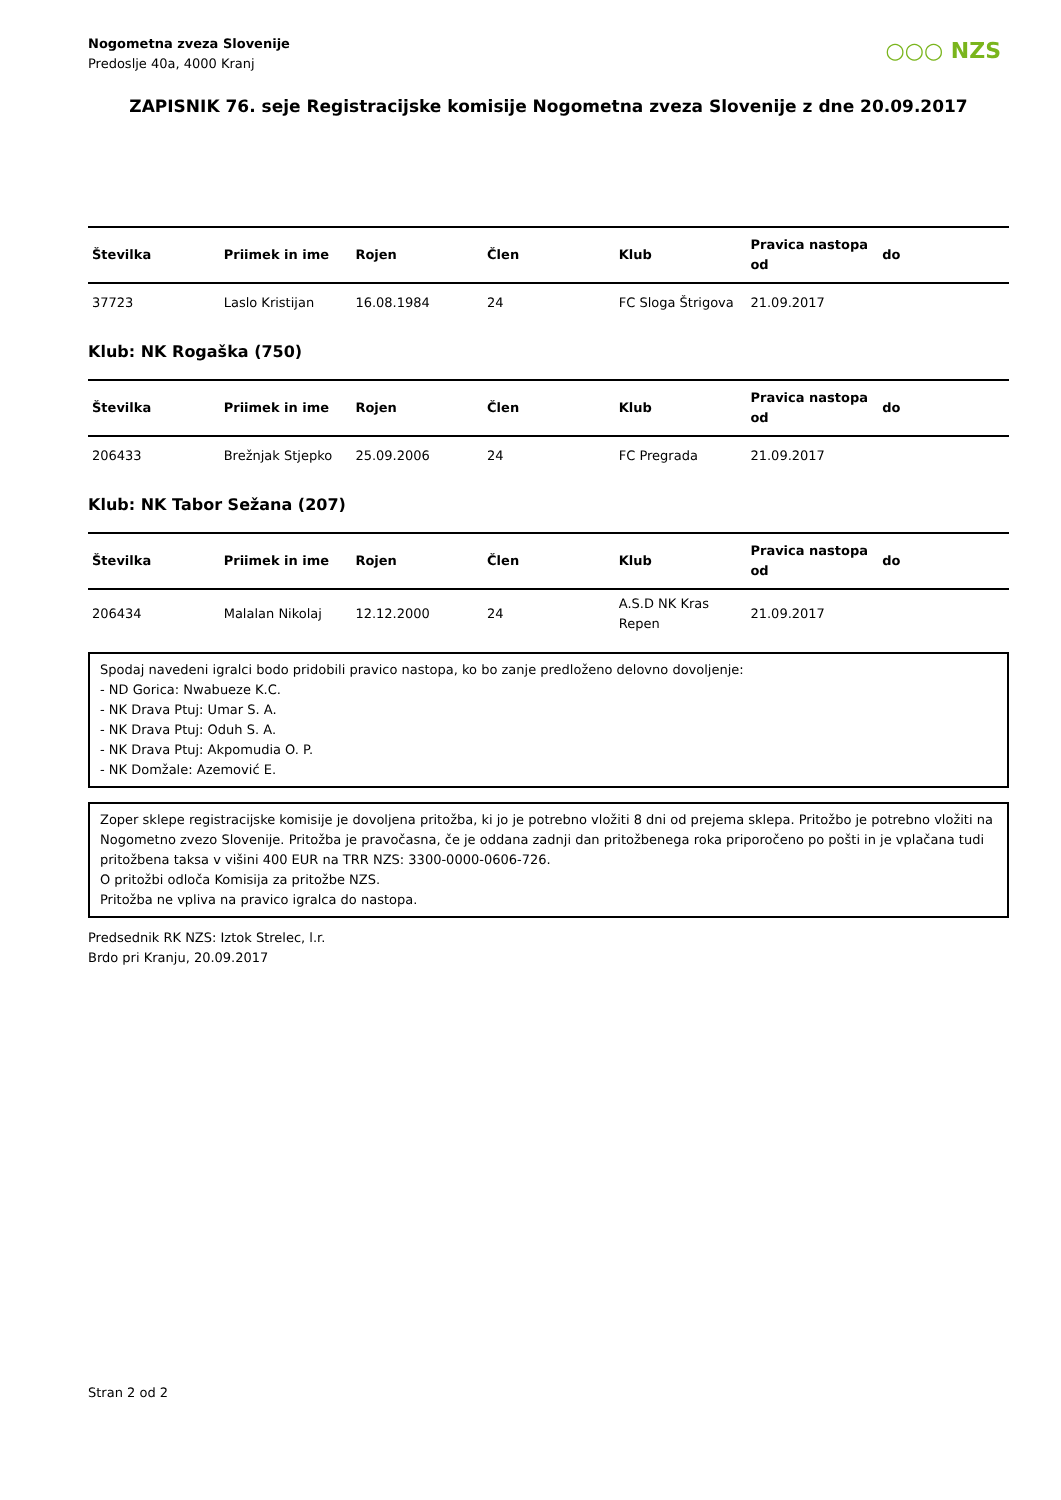Nogometna zveza Slovenije
Predoslje 40a, 4000 Kranj
○○○ NZS
ZAPISNIK 76. seje Registracijske komisije Nogometna zveza Slovenije z dne 20.09.2017
| Številka | Priimek in ime | Rojen | Člen | Klub | Pravica nastopa od | do |
| --- | --- | --- | --- | --- | --- | --- |
| 37723 | Laslo Kristijan | 16.08.1984 | 24 | FC Sloga Štrigova | 21.09.2017 | |
Klub: NK Rogaška (750)
| Številka | Priimek in ime | Rojen | Člen | Klub | Pravica nastopa od | do |
| --- | --- | --- | --- | --- | --- | --- |
| 206433 | Brežnjak Stjepko | 25.09.2006 | 24 | FC Pregrada | 21.09.2017 | |
Klub: NK Tabor Sežana (207)
| Številka | Priimek in ime | Rojen | Člen | Klub | Pravica nastopa od | do |
| --- | --- | --- | --- | --- | --- | --- |
| 206434 | Malalan Nikolaj | 12.12.2000 | 24 | A.S.D NK Kras Repen | 21.09.2017 | |
Spodaj navedeni igralci bodo pridobili pravico nastopa, ko bo zanje predloženo delovno dovoljenje:
- ND Gorica: Nwabueze K.C.
- NK Drava Ptuj: Umar S. A.
- NK Drava Ptuj: Oduh S. A.
- NK Drava Ptuj: Akpomudia O. P.
- NK Domžale: Azemović E.
Zoper sklepe registracijske komisije je dovoljena pritožba, ki jo je potrebno vložiti 8 dni od prejema sklepa. Pritožbo je potrebno vložiti na Nogometno zvezo Slovenije. Pritožba je pravočasna, če je oddana zadnji dan pritožbenega roka priporočeno po pošti in je vplačana tudi pritožbena taksa v višini 400 EUR na TRR NZS: 3300-0000-0606-726.
O pritožbi odloča Komisija za pritožbe NZS.
Pritožba ne vpliva na pravico igralca do nastopa.
Predsednik RK NZS: Iztok Strelec, l.r.
Brdo pri Kranju, 20.09.2017
Stran 2 od 2